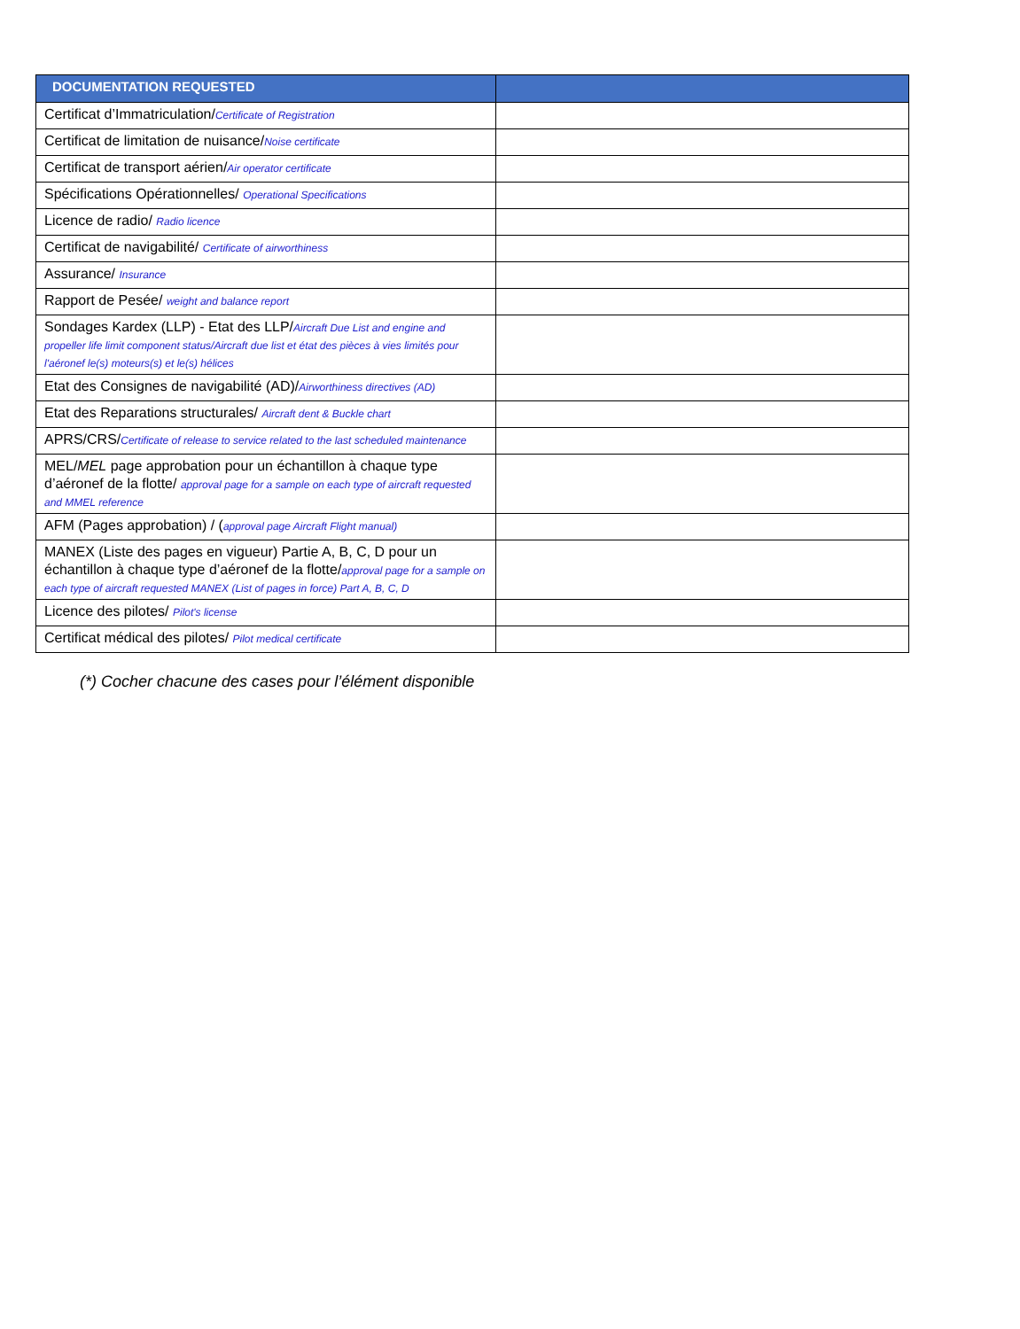| DOCUMENTATION REQUESTED | |
| --- | --- |
| Certificat d’Immatriculation/ Certificate of Registration | |
| Certificat de limitation de nuisance/ Noise certificate | |
| Certificat de transport aérien/ Air operator certificate | |
| Spécifications Opérationnelles/ Operational Specifications | |
| Licence de radio/ Radio licence | |
| Certificat de navigabilité/ Certificate of airworthiness | |
| Assurance/ Insurance | |
| Rapport de Pesée/ weight and balance report | |
| Sondages Kardex (LLP) - Etat des LLP/ Aircraft Due List and engine and propeller life limit component status/Aircraft due list et état des pièces à vies limités pour l'aéronef le(s) moteurs(s) et le(s) hélices | |
| Etat des Consignes de navigabilité (AD)/ Airworthiness directives (AD) | |
| Etat des Reparations structurales/ Aircraft dent & Buckle chart | |
| APRS/CRS/ Certificate of release to service related to the last scheduled maintenance | |
| MEL/ MEL page approbation pour un échantillon à chaque type d’aéronef de la flotte/ approval page for a sample on each type of aircraft requested and MMEL reference | |
| AFM (Pages approbation) / ( approval page Aircraft Flight manual) | |
| MANEX (Liste des pages en vigueur) Partie A, B, C, D pour un échantillon à chaque type d’aéronef de la flotte/ approval page for a sample on each type of aircraft requested MANEX (List of pages in force) Part A, B, C, D | |
| Licence des pilotes/ Pilot's license | |
| Certificat médical des pilotes/ Pilot medical certificate | |
(*) Cocher chacune des cases pour l’élément disponible